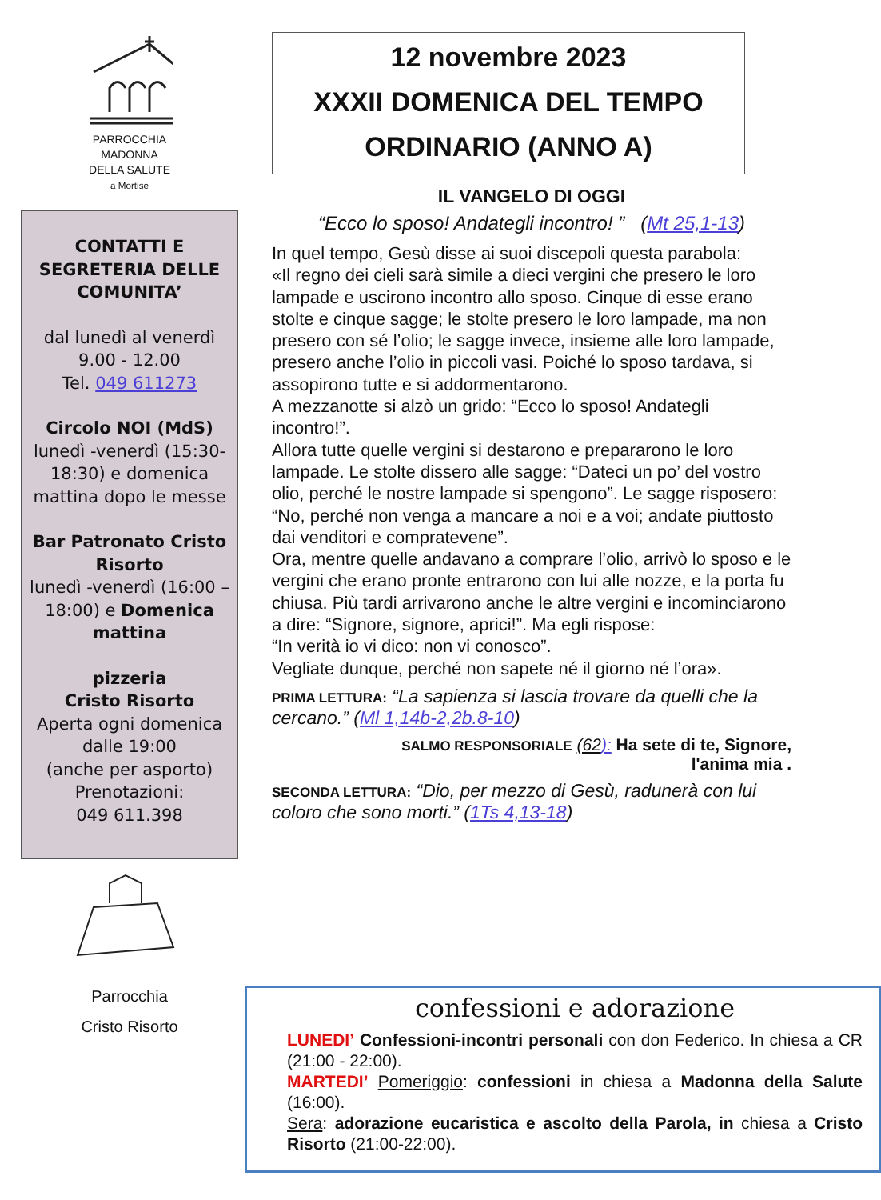PARROCCHIA
MADONNA
DELLA SALUTE
a Mortise
CONTATTI E SEGRETERIA DELLE COMUNITA’
dal lunedì al venerdì
9.00 - 12.00
Tel. 049 611273
Circolo NOI (MdS)
lunedì -venerdì (15:30-18:30) e domenica mattina dopo le messe
Bar Patronato Cristo Risorto
lunedì -venerdì (16:00 – 18:00) e Domenica mattina
pizzeria
Cristo Risorto
Aperta ogni domenica dalle 19:00
(anche per asporto)
Prenotazioni:
049 611.398
Parrocchia
Cristo Risorto
12 novembre 2023
XXXII DOMENICA DEL TEMPO
ORDINARIO (ANNO A)
IL VANGELO DI OGGI
“Ecco lo sposo! Andategli incontro! ” (Mt 25,1-13)
In quel tempo, Gesù disse ai suoi discepoli questa parabola:
«Il regno dei cieli sarà simile a dieci vergini che presero le loro lampade e uscirono incontro allo sposo. Cinque di esse erano stolte e cinque sagge; le stolte presero le loro lampade, ma non presero con sé l’olio; le sagge invece, insieme alle loro lampade, presero anche l’olio in piccoli vasi. Poiché lo sposo tardava, si assopirono tutte e si addormentarono.
A mezzanotte si alzò un grido: “Ecco lo sposo! Andategli incontro!”.
Allora tutte quelle vergini si destarono e prepararono le loro lampade. Le stolte dissero alle sagge: “Dateci un po’ del vostro olio, perché le nostre lampade si spengono”. Le sagge risposero: “No, perché non venga a mancare a noi e a voi; andate piuttosto dai venditori e compratevene”.
Ora, mentre quelle andavano a comprare l’olio, arrivò lo sposo e le vergini che erano pronte entrarono con lui alle nozze, e la porta fu chiusa. Più tardi arrivarono anche le altre vergini e incominciarono a dire: “Signore, signore, aprici!”. Ma egli rispose:
“In verità io vi dico: non vi conosco”.
Vegliate dunque, perché non sapete né il giorno né l’ora».
PRIMA LETTURA: “La sapienza si lascia trovare da quelli che la cercano.” (Ml 1,14b-2,2b.8-10)
SALMO RESPONSORIALE (62): Ha sete di te, Signore,
l'anima mia .
SECONDA LETTURA: “Dio, per mezzo di Gesù, radunerà con lui coloro che sono morti.” (1Ts 4,13-18)
confessioni e adorazione
LUNEDI’ Confessioni-incontri personali con don Federico. In chiesa a CR (21:00 - 22:00).
MARTEDI’ Pomeriggio: confessioni in chiesa a Madonna della Salute (16:00).
Sera: adorazione eucaristica e ascolto della Parola, in chiesa a Cristo Risorto (21:00-22:00).